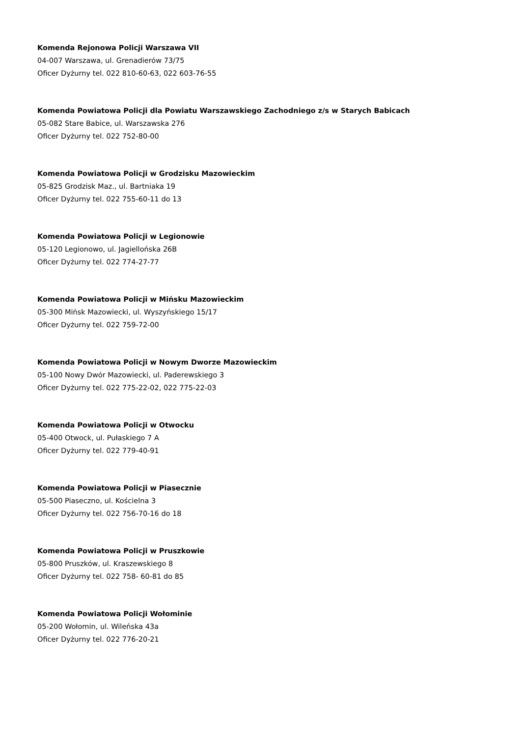Komenda Rejonowa Policji Warszawa VII
04-007 Warszawa, ul. Grenadierów 73/75
Oficer Dyżurny tel. 022 810-60-63, 022 603-76-55
Komenda Powiatowa Policji dla Powiatu Warszawskiego Zachodniego z/s w Starych Babicach
05-082 Stare Babice, ul. Warszawska 276
Oficer Dyżurny tel. 022 752-80-00
Komenda Powiatowa Policji w Grodzisku Mazowieckim
05-825 Grodzisk Maz., ul. Bartniaka 19
Oficer Dyżurny tel. 022 755-60-11 do 13
Komenda Powiatowa Policji w Legionowie
05-120 Legionowo, ul. Jagiellońska 26B
Oficer Dyżurny tel. 022 774-27-77
Komenda Powiatowa Policji w Mińsku Mazowieckim
05-300 Mińsk Mazowiecki, ul. Wyszyńskiego 15/17
Oficer Dyżurny tel. 022 759-72-00
Komenda Powiatowa Policji w Nowym Dworze Mazowieckim
05-100 Nowy Dwór Mazowiecki, ul. Paderewskiego 3
Oficer Dyżurny tel. 022 775-22-02, 022 775-22-03
Komenda Powiatowa Policji w Otwocku
05-400 Otwock, ul. Pułaskiego 7 A
Oficer Dyżurny tel. 022 779-40-91
Komenda Powiatowa Policji w Piasecznie
05-500 Piaseczno, ul. Kościelna 3
Oficer Dyżurny tel. 022 756-70-16 do 18
Komenda Powiatowa Policji w Pruszkowie
05-800 Pruszków, ul. Kraszewskiego 8
Oficer Dyżurny tel. 022 758- 60-81 do 85
Komenda Powiatowa Policji Wołominie
05-200 Wołomin, ul. Wileńska 43a
Oficer Dyżurny tel. 022 776-20-21